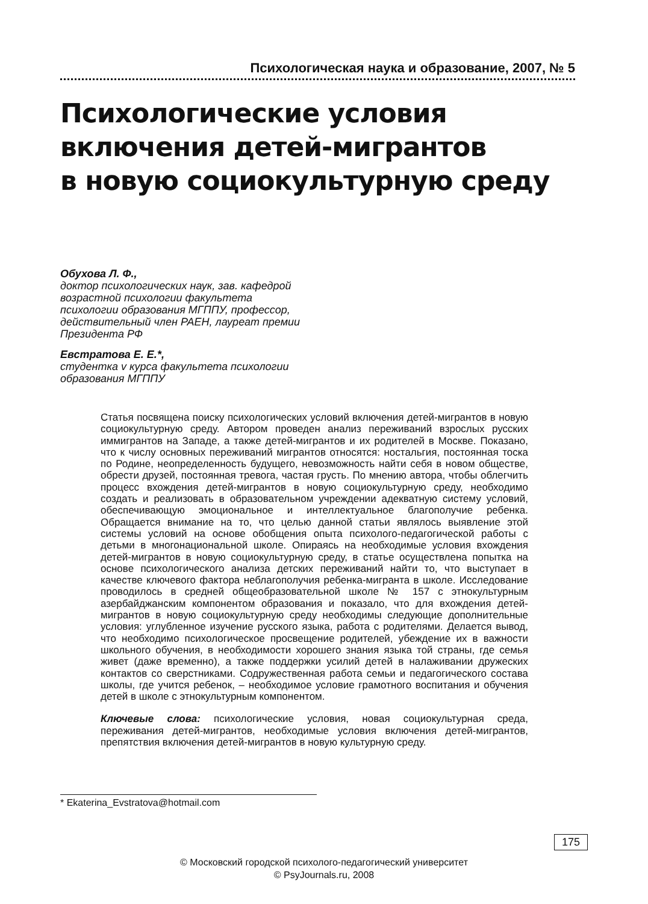Психологическая наука и образование, 2007, № 5
Психологические условия
включения детей-мигрантов
в новую социокультурную среду
Обухова Л. Ф.,
доктор психологических наук, зав. кафедрой возрастной психологии факультета психологии образования МГППУ, профессор, действительный член РАЕН, лауреат премии Президента РФ
Евстратова Е. Е.*,
студентка v курса факультета психологии образования МГППУ
Статья посвящена поиску психологических условий включения детей-мигрантов в новую социокультурную среду. Автором проведен анализ переживаний взрослых русских иммигрантов на Западе, а также детей-мигрантов и их родителей в Москве. Показано, что к числу основных переживаний мигрантов относятся: ностальгия, постоянная тоска по Родине, неопределенность будущего, невозможность найти себя в новом обществе, обрести друзей, постоянная тревога, частая грусть. По мнению автора, чтобы облегчить процесс вхождения детей-мигрантов в новую социокультурную среду, необходимо создать и реализовать в образовательном учреждении адекватную систему условий, обеспечивающую эмоциональное и интеллектуальное благополучие ребенка. Обращается внимание на то, что целью данной статьи являлось выявление этой системы условий на основе обобщения опыта психолого-педагогической работы с детьми в многонациональной школе. Опираясь на необходимые условия вхождения детей-мигрантов в новую социокультурную среду, в статье осуществлена попытка на основе психологического анализа детских переживаний найти то, что выступает в качестве ключевого фактора неблагополучия ребенка-мигранта в школе. Исследование проводилось в средней общеобразовательной школе № 157 с этнокультурным азербайджанским компонентом образования и показало, что для вхождения детей-мигрантов в новую социокультурную среду необходимы следующие дополнительные условия: углубленное изучение русского языка, работа с родителями. Делается вывод, что необходимо психологическое просвещение родителей, убеждение их в важности школьного обучения, в необходимости хорошего знания языка той страны, где семья живет (даже временно), а также поддержки усилий детей в налаживании дружеских контактов со сверстниками. Содружественная работа семьи и педагогического состава школы, где учится ребенок, – необходимое условие грамотного воспитания и обучения детей в школе с этнокультурным компонентом.
Ключевые слова: психологические условия, новая социокультурная среда, переживания детей-мигрантов, необходимые условия включения детей-мигрантов, препятствия включения детей-мигрантов в новую культурную среду.
* Ekaterina_Evstratova@hotmail.com
175
© Московский городской психолого-педагогический университет
© PsyJournals.ru, 2008